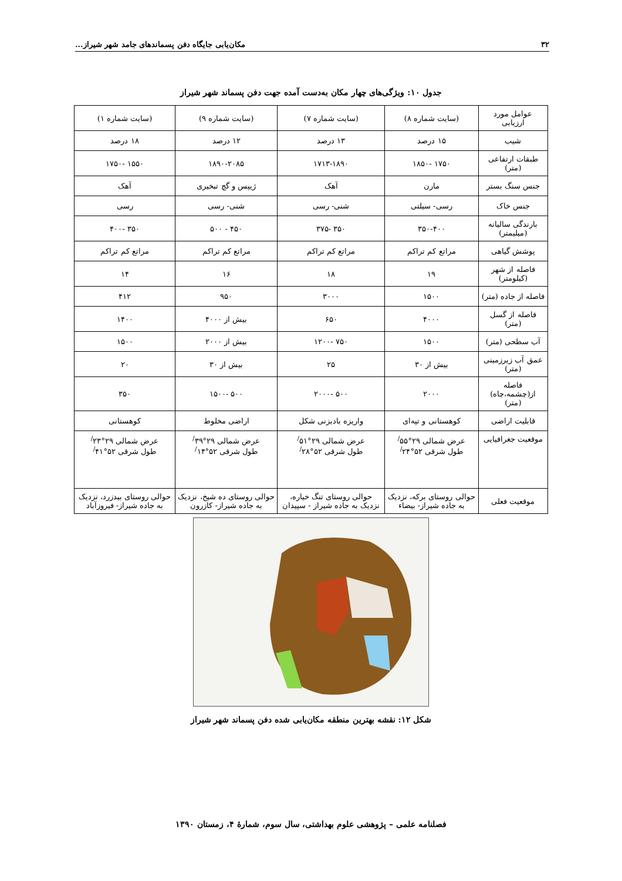۳۲ مکان‌یابی جایگاه دفن پسماندهای جامد شهر شیراز...
جدول ۱۰: ویژگی‌های چهار مکان به‌دست آمده جهت دفن پسماند شهر شیراز
| عوامل مورد ارزیابی | (سایت شماره ۸) | (سایت شماره ۷) | (سایت شماره ۹) | (سایت شماره ۱) |
| شیب | ۱۵ درصد | ۱۳ درصد | ۱۲ درصد | ۱۸ درصد |
| طبقات ارتفاعی (متر) | ۱۷۵۰ -۱۸۵۰ | ۱۷۱۳-۱۸۹۰ | ۱۸۹۰-۲۰۸۵ | ۱۵۵۰ -۱۷۵۰ |
| جنس سنگ بستر | مارن | آهک | ژیپس و گچ تبخیری | آهک |
| جنس خاک | رسی- سیلتی | شنی- رسی | شنی- رسی | رسی |
| بارندگی سالیانه (میلیمتر) | ۳۵۰-۴۰۰ | ۳۵۰ -۳۷۵ | ۴۵۰ - ۵۰۰ | ۳۵۰ -۴۰۰ |
| پوشش گیاهی | مراتع کم تراکم | مراتع کم تراکم | مراتع کم تراکم | مراتع کم تراکم |
| فاصله از شهر (کیلومتر) | ۱۹ | ۱۸ | ۱۶ | ۱۴ |
| فاصله از جاده (متر) | ۱۵۰۰ | ۳۰۰۰ | ۹۵۰ | ۴۱۲ |
| فاصله از گسل (متر) | ۴۰۰۰ | ۶۵۰ | بیش از ۴۰۰۰ | ۱۴۰۰ |
| آب سطحی (متر) | ۱۵۰۰ | ۷۵۰ -۱۲۰۰ | بیش از ۲۰۰۰ | ۱۵۰۰ |
| عمق آب زیرزمینی (متر) | بیش از ۳۰ | ۲۵ | بیش از ۳۰ | ۲۰ |
| فاصله از(چشمه،چاه) (متر) | ۲۰۰۰ | ۵۰۰ -۲۰۰۰ | ۵۰۰ -۱۵۰۰ | ۳۵۰ |
| قابلیت اراضی | کوهستانی و تپه‌ای | واریزه بادبزنی شکل | اراضی مخلوط | کوهستانی |
| موقعیت جغرافیایی | عرض شمالی ۲۹°۵۵<sup>/</sup> طول شرقی ۵۲°۲۴<sup>/</sup> | عرض شمالی ۲۹°۵۱<sup>/</sup> طول شرقی ۵۲°۲۸<sup>/</sup> | عرض شمالی ۲۹°۳۹<sup>/</sup> طول شرقی ۵۲°۱۴<sup>/</sup> | عرض شمالی ۲۹°۲۳<sup>/</sup> طول شرقی ۵۲°۴۱<sup>/</sup> |
| موقعیت فعلی | حوالی روستای برکه، نزدیک به جاده شیراز- بیضاء | حوالی روستای تنگ خیاره، نزدیک به جاده شیراز - سپیدان | حوالی روستای ده شیخ، نزدیک به جاده شیراز- کازرون | حوالی روستای بیدزرد، نزدیک به جاده شیراز- فیروزآباد |
شکل ۱۲: نقشه بهترین منطقه مکان‌یابی شده دفن پسماند شهر شیراز
فصلنامه علمی – پژوهشی علوم بهداشتی، سال سوم، شمارهٔ ۴، زمستان ۱۳۹۰